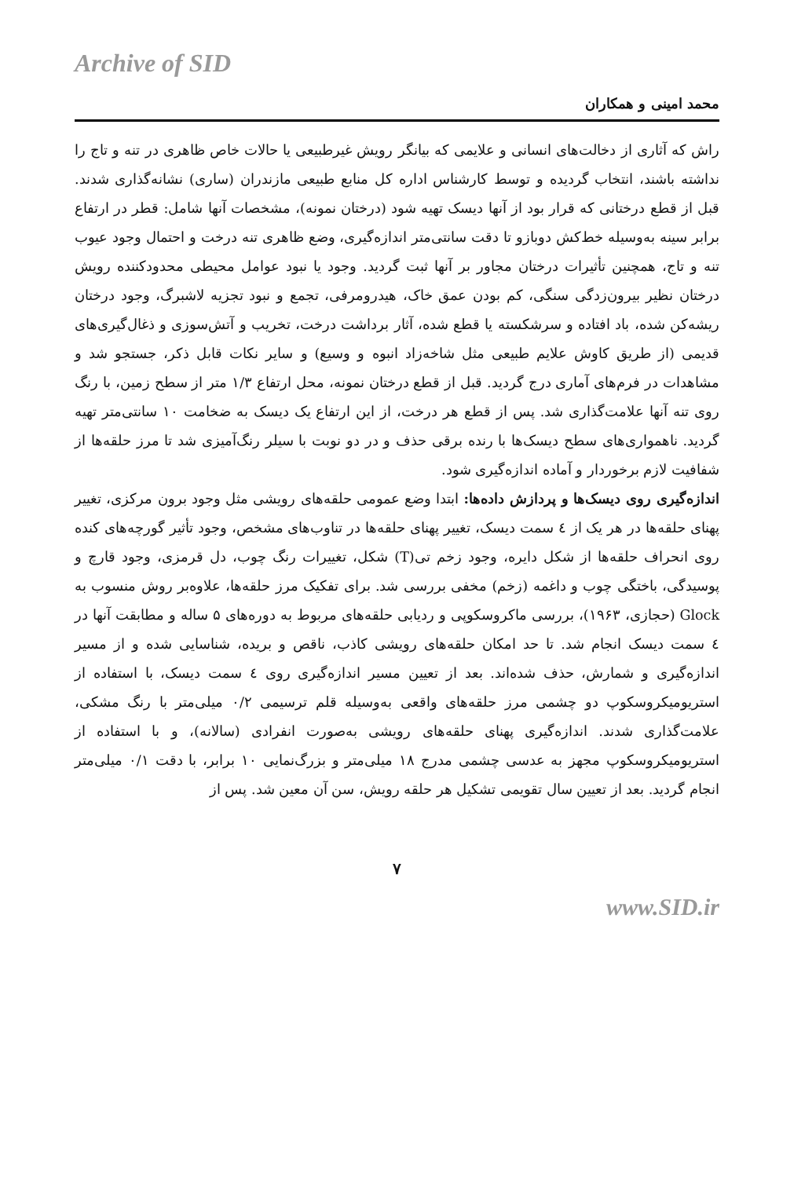Archive of SID
محمد امینی و همکاران
راش که آثاری از دخالت‌های انسانی و علایمی که بیانگر رویش غیرطبیعی یا حالات خاص ظاهری در تنه و تاج را نداشته باشند، انتخاب گردیده و توسط کارشناس اداره کل منابع طبیعی مازندران (ساری) نشانه‌گذاری شدند. قبل از قطع درختانی که قرار بود از آنها دیسک تهیه شود (درختان نمونه)، مشخصات آنها شامل: قطر در ارتفاع برابر سینه به‌وسیله خط‌کش دوبازو تا دقت سانتی‌متر اندازه‌گیری، وضع ظاهری تنه درخت و احتمال وجود عیوب تنه و تاج، همچنین تأثیرات درختان مجاور بر آنها ثبت گردید. وجود یا نبود عوامل محیطی محدودکننده رویش درختان نظیر بیرون‌زدگی سنگی، کم بودن عمق خاک، هیدرومرفی، تجمع و نبود تجزیه لاشبرگ، وجود درختان ریشه‌کن شده، باد افتاده و سرشکسته یا قطع شده، آثار برداشت درخت، تخریب و آتش‌سوزی و ذغال‌گیری‌های قدیمی (از طریق کاوش علایم طبیعی مثل شاخه‌زاد انبوه و وسیع) و سایر نکات قابل ذکر، جستجو شد و مشاهدات در فرم‌های آماری درج گردید. قبل از قطع درختان نمونه، محل ارتفاع ۱/۳ متر از سطح زمین، با رنگ روی تنه آنها علامت‌گذاری شد. پس از قطع هر درخت، از این ارتفاع یک دیسک به ضخامت ۱۰ سانتی‌متر تهیه گردید. ناهمواری‌های سطح دیسک‌ها با رنده برقی حذف و در دو نوبت با سیلر رنگ‌آمیزی شد تا مرز حلقه‌ها از شفافیت لازم برخوردار و آماده اندازه‌گیری شود.
اندازه‌گیری روی دیسک‌ها و پردازش داده‌ها: ابتدا وضع عمومی حلقه‌های رویشی مثل وجود برون مرکزی، تغییر پهنای حلقه‌ها در هر یک از ٤ سمت دیسک، تغییر پهنای حلقه‌ها در تناوب‌های مشخص، وجود تأثیر گورچه‌های کنده روی انحراف حلقه‌ها از شکل دایره، وجود زخم تی(T) شکل، تغییرات رنگ چوب، دل قرمزی، وجود قارچ و پوسیدگی، باختگی چوب و داغمه (زخم) مخفی بررسی شد. برای تفکیک مرز حلقه‌ها، علاوه‌بر روش منسوب به Glock (حجازی، ۱۹۶۳)، بررسی ماکروسکوپی و ردیابی حلقه‌های مربوط به دوره‌های ۵ ساله و مطابقت آنها در ٤ سمت دیسک انجام شد. تا حد امکان حلقه‌های رویشی کاذب، ناقص و بریده، شناسایی شده و از مسیر اندازه‌گیری و شمارش، حذف شده‌اند. بعد از تعیین مسیر اندازه‌گیری روی ٤ سمت دیسک، با استفاده از استریومیکروسکوپ دو چشمی مرز حلقه‌های واقعی به‌وسیله قلم ترسیمی ۰/۲ میلی‌متر با رنگ مشکی، علامت‌گذاری شدند. اندازه‌گیری پهنای حلقه‌های رویشی به‌صورت انفرادی (سالانه)، و با استفاده از استریومیکروسکوپ مجهز به عدسی چشمی مدرج ۱۸ میلی‌متر و بزرگ‌نمایی ۱۰ برابر، با دقت ۰/۱ میلی‌متر انجام گردید. بعد از تعیین سال تقویمی تشکیل هر حلقه رویش، سن آن معین شد. پس از
۷
www.SID.ir